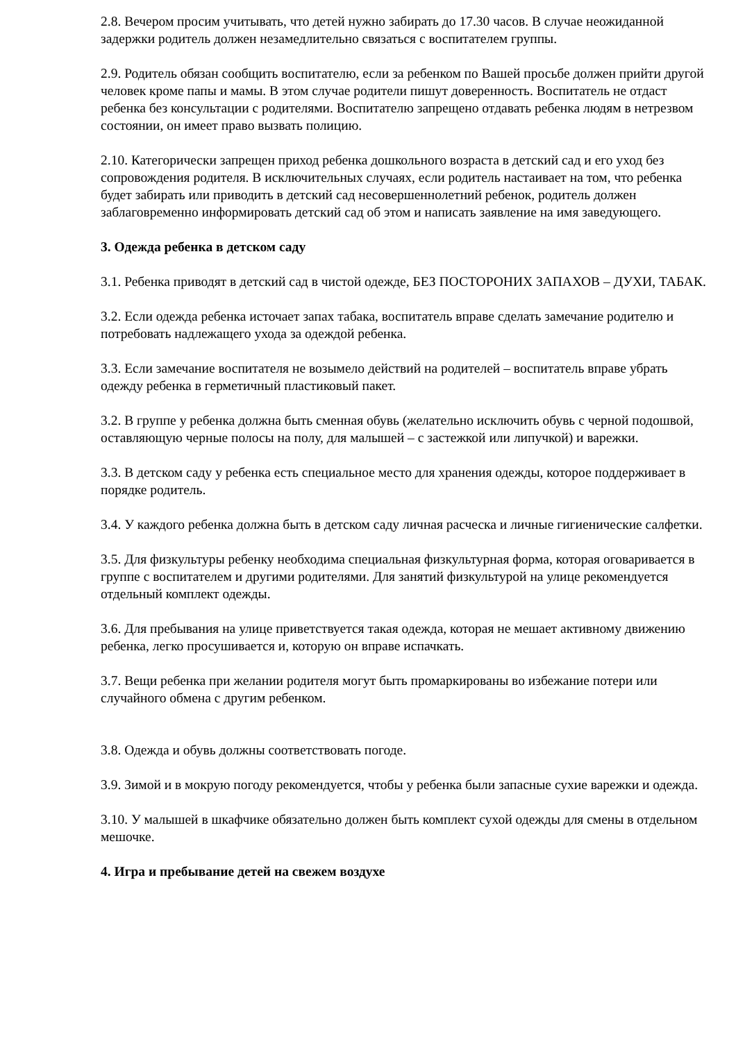2.8. Вечером просим учитывать, что детей нужно забирать до 17.30 часов. В случае неожиданной задержки родитель должен незамедлительно связаться с воспитателем группы.
2.9. Родитель обязан сообщить воспитателю, если за ребенком по Вашей просьбе должен прийти другой человек кроме папы и мамы. В этом случае родители пишут доверенность. Воспитатель не отдаст ребенка без консультации с родителями. Воспитателю запрещено отдавать ребенка людям в нетрезвом состоянии, он имеет право вызвать полицию.
2.10. Категорически запрещен приход ребенка дошкольного возраста в детский сад и его уход без сопровождения родителя. В исключительных случаях, если родитель настаивает на том, что ребенка будет забирать или приводить в детский сад несовершеннолетний ребенок, родитель должен заблаговременно информировать детский сад об этом и написать заявление на имя заведующего.
3. Одежда ребенка в детском саду
3.1. Ребенка приводят в детский сад в чистой одежде, БЕЗ ПОСТОРОНИХ ЗАПАХОВ – ДУХИ, ТАБАК.
3.2. Если одежда ребенка источает запах табака, воспитатель вправе сделать замечание родителю и потребовать надлежащего ухода за одеждой ребенка.
3.3. Если замечание воспитателя не возымело действий на родителей – воспитатель вправе убрать одежду ребенка в герметичный пластиковый пакет.
3.2. В группе у ребенка должна быть сменная обувь (желательно исключить обувь с черной подошвой, оставляющую черные полосы на полу, для малышей – с застежкой или липучкой) и варежки.
3.3. В детском саду у ребенка есть специальное место для хранения одежды, которое поддерживает в порядке родитель.
3.4. У каждого ребенка должна быть в детском саду личная расческа и личные гигиенические салфетки.
3.5. Для физкультуры ребенку необходима специальная физкультурная форма, которая оговаривается в группе с воспитателем и другими родителями. Для занятий физкультурой на улице рекомендуется отдельный комплект одежды.
3.6. Для пребывания на улице приветствуется такая одежда, которая не мешает активному движению ребенка, легко просушивается и, которую он вправе испачкать.
3.7. Вещи ребенка при желании родителя могут быть промаркированы во избежание потери или случайного обмена с другим ребенком.
3.8. Одежда и обувь должны соответствовать погоде.
3.9. Зимой и в мокрую погоду рекомендуется, чтобы у ребенка были запасные сухие варежки и одежда.
3.10. У малышей в шкафчике обязательно должен быть комплект сухой одежды для смены в отдельном мешочке.
4. Игра и пребывание детей на свежем воздухе